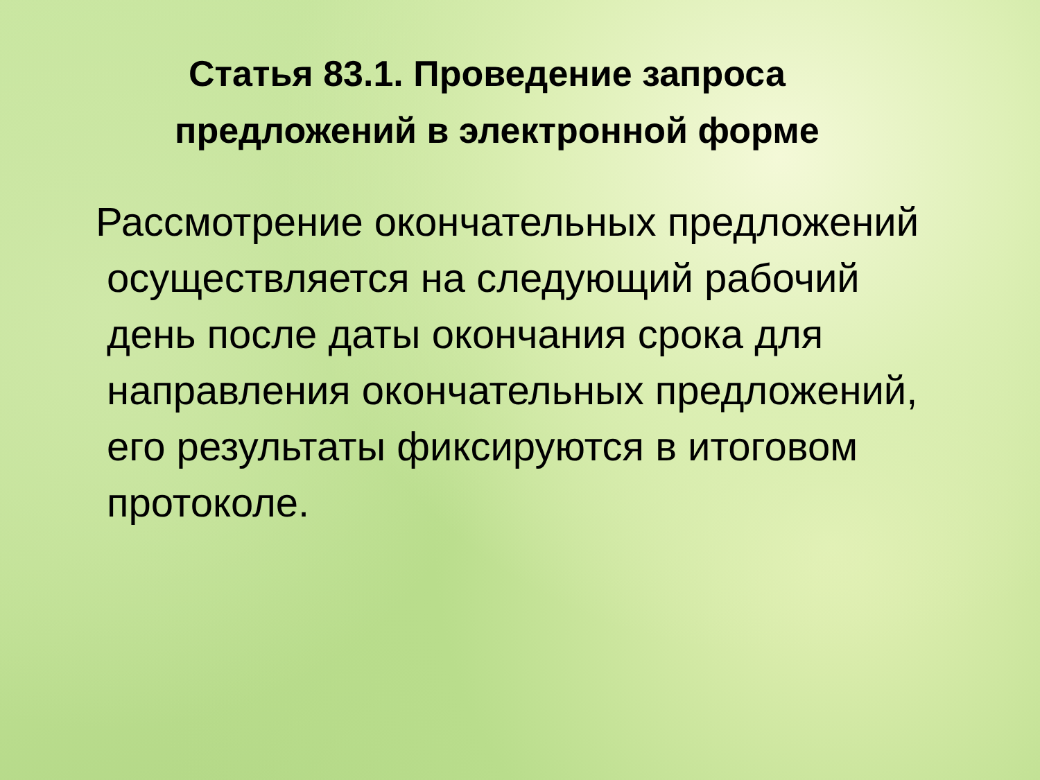Статья 83.1. Проведение запроса
предложений в электронной форме
Рассмотрение окончательных предложений
осуществляется на следующий рабочий
день после даты окончания срока для
направления окончательных предложений,
его результаты фиксируются в итоговом
протоколе.